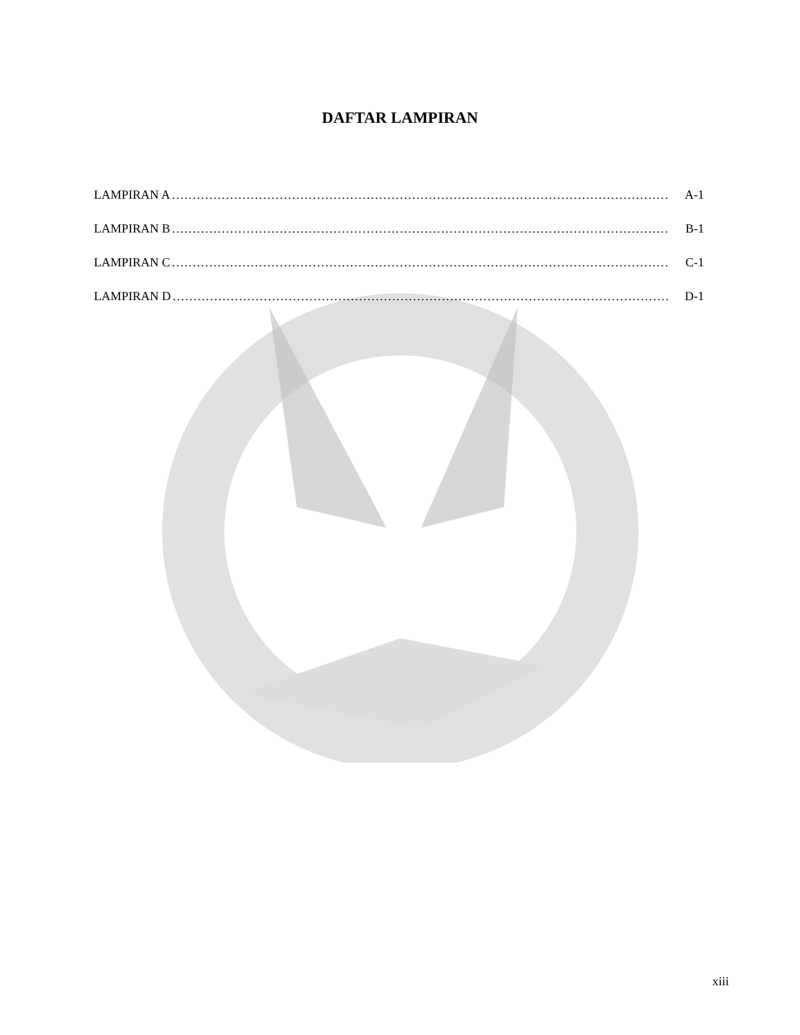DAFTAR LAMPIRAN
LAMPIRAN A ………………………………………………………………………………………………………… A-1
LAMPIRAN B ………………………………………………………………………………………………………… B-1
LAMPIRAN C ………………………………………………………………………………………………………… C-1
LAMPIRAN D ………………………………………………………………………………………………………… D-1
xiii